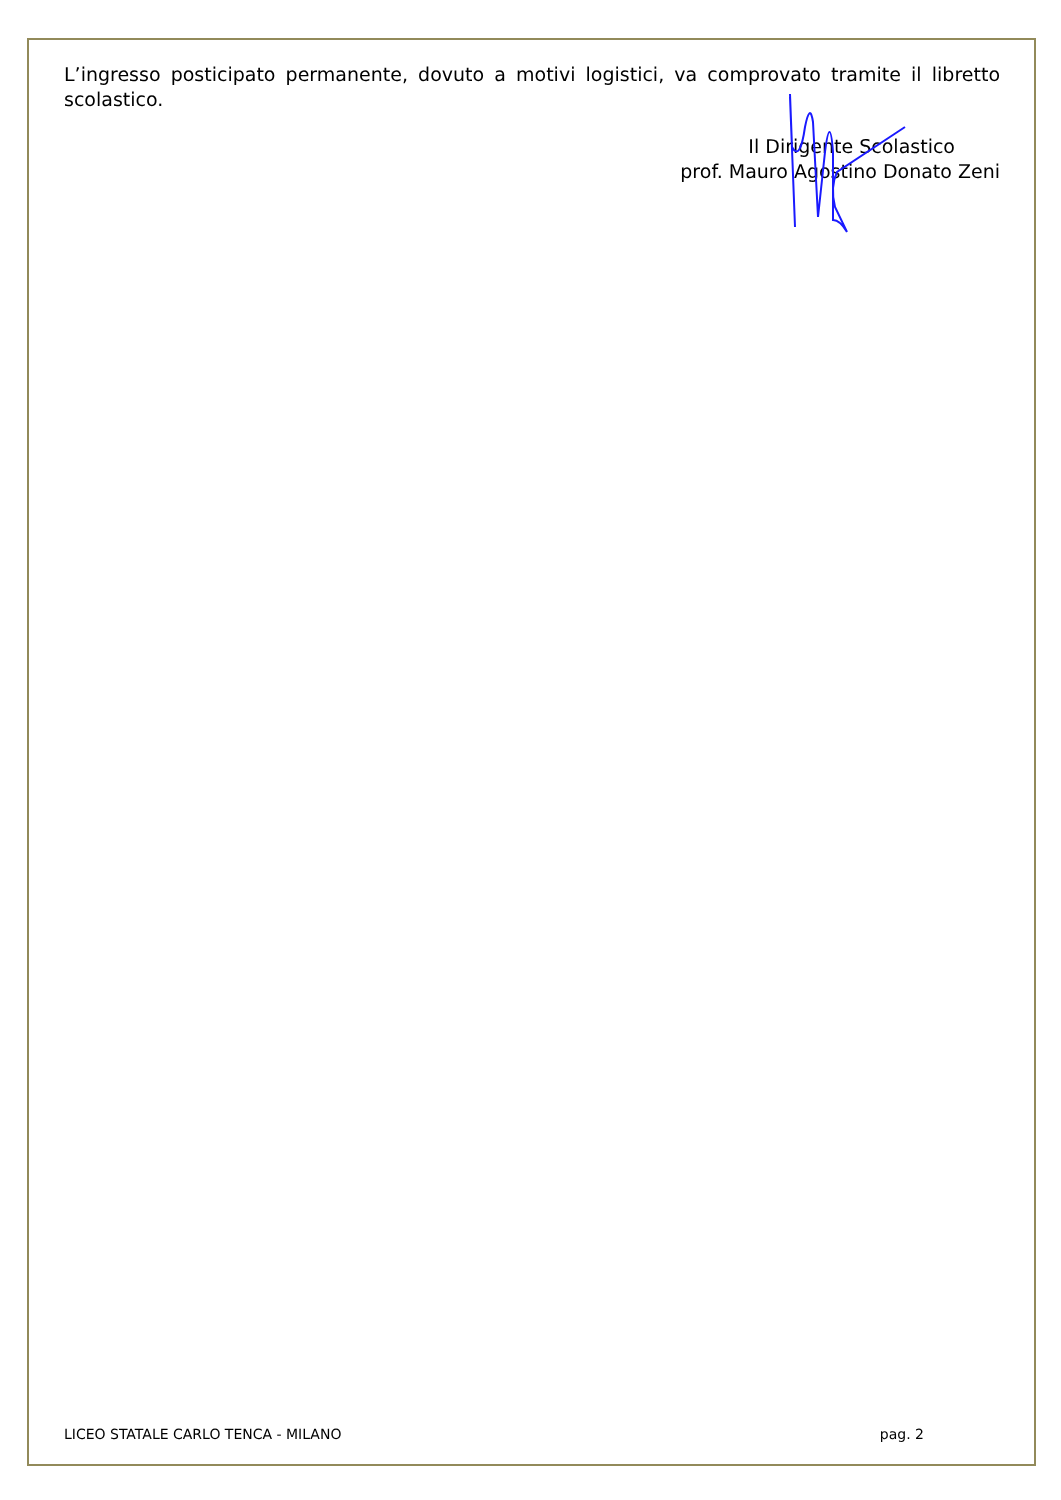L’ingresso posticipato permanente, dovuto a motivi logistici, va comprovato tramite il libretto scolastico.
Il Dirigente Scolastico
prof. Mauro Agostino Donato Zeni
LICEO STATALE CARLO TENCA - MILANO pag. 2